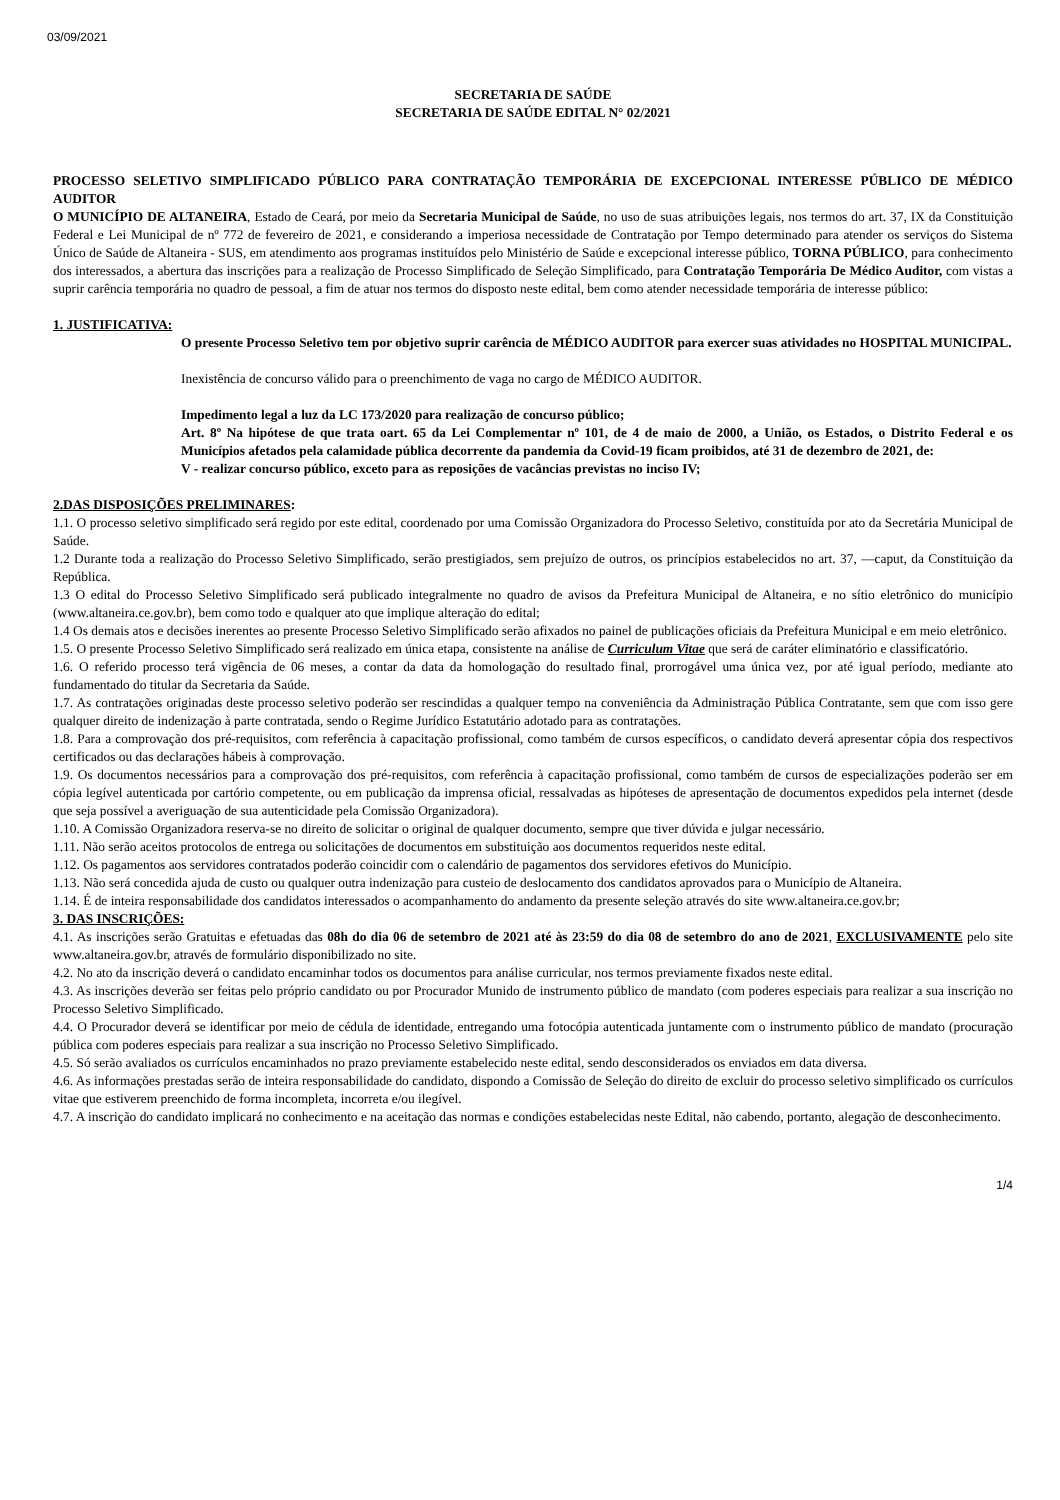03/09/2021
SECRETARIA DE SAÚDE
SECRETARIA DE SAÚDE EDITAL N° 02/2021
PROCESSO SELETIVO SIMPLIFICADO PÚBLICO PARA CONTRATAÇÃO TEMPORÁRIA DE EXCEPCIONAL INTERESSE PÚBLICO DE MÉDICO AUDITOR
O MUNICÍPIO DE ALTANEIRA, Estado de Ceará, por meio da Secretaria Municipal de Saúde, no uso de suas atribuições legais, nos termos do art. 37, IX da Constituição Federal e Lei Municipal de nº 772 de fevereiro de 2021, e considerando a imperiosa necessidade de Contratação por Tempo determinado para atender os serviços do Sistema Único de Saúde de Altaneira - SUS, em atendimento aos programas instituídos pelo Ministério de Saúde e excepcional interesse público, TORNA PÚBLICO, para conhecimento dos interessados, a abertura das inscrições para a realização de Processo Simplificado de Seleção Simplificado, para Contratação Temporária De Médico Auditor, com vistas a suprir carência temporária no quadro de pessoal, a fim de atuar nos termos do disposto neste edital, bem como atender necessidade temporária de interesse público:
1. JUSTIFICATIVA:
O presente Processo Seletivo tem por objetivo suprir carência de MÉDICO AUDITOR para exercer suas atividades no HOSPITAL MUNICIPAL.
Inexistência de concurso válido para o preenchimento de vaga no cargo de MÉDICO AUDITOR.
Impedimento legal a luz da LC 173/2020 para realização de concurso público;
Art. 8º Na hipótese de que trata oart. 65 da Lei Complementar nº 101, de 4 de maio de 2000, a União, os Estados, o Distrito Federal e os Municípios afetados pela calamidade pública decorrente da pandemia da Covid-19 ficam proibidos, até 31 de dezembro de 2021, de:
V - realizar concurso público, exceto para as reposições de vacâncias previstas no inciso IV;
2.DAS DISPOSIÇÕES PRELIMINARES:
1.1. O processo seletivo simplificado será regido por este edital, coordenado por uma Comissão Organizadora do Processo Seletivo, constituída por ato da Secretária Municipal de Saúde.
1.2 Durante toda a realização do Processo Seletivo Simplificado, serão prestigiados, sem prejuízo de outros, os princípios estabelecidos no art. 37, ―caput, da Constituição da República.
1.3 O edital do Processo Seletivo Simplificado será publicado integralmente no quadro de avisos da Prefeitura Municipal de Altaneira, e no sítio eletrônico do município (www.altaneira.ce.gov.br), bem como todo e qualquer ato que implique alteração do edital;
1.4 Os demais atos e decisões inerentes ao presente Processo Seletivo Simplificado serão afixados no painel de publicações oficiais da Prefeitura Municipal e em meio eletrônico.
1.5. O presente Processo Seletivo Simplificado será realizado em única etapa, consistente na análise de Curriculum Vitae que será de caráter eliminatório e classificatório.
1.6. O referido processo terá vigência de 06 meses, a contar da data da homologação do resultado final, prorrogável uma única vez, por até igual período, mediante ato fundamentado do titular da Secretaria da Saúde.
1.7. As contratações originadas deste processo seletivo poderão ser rescindidas a qualquer tempo na conveniência da Administração Pública Contratante, sem que com isso gere qualquer direito de indenização à parte contratada, sendo o Regime Jurídico Estatutário adotado para as contratações.
1.8. Para a comprovação dos pré-requisitos, com referência à capacitação profissional, como também de cursos específicos, o candidato deverá apresentar cópia dos respectivos certificados ou das declarações hábeis à comprovação.
1.9. Os documentos necessários para a comprovação dos pré-requisitos, com referência à capacitação profissional, como também de cursos de especializações poderão ser em cópia legível autenticada por cartório competente, ou em publicação da imprensa oficial, ressalvadas as hipóteses de apresentação de documentos expedidos pela internet (desde que seja possível a averiguação de sua autenticidade pela Comissão Organizadora).
1.10. A Comissão Organizadora reserva-se no direito de solicitar o original de qualquer documento, sempre que tiver dúvida e julgar necessário.
1.11. Não serão aceitos protocolos de entrega ou solicitações de documentos em substituição aos documentos requeridos neste edital.
1.12. Os pagamentos aos servidores contratados poderão coincidir com o calendário de pagamentos dos servidores efetivos do Município.
1.13. Não será concedida ajuda de custo ou qualquer outra indenização para custeio de deslocamento dos candidatos aprovados para o Município de Altaneira.
1.14. É de inteira responsabilidade dos candidatos interessados o acompanhamento do andamento da presente seleção através do site www.altaneira.ce.gov.br;
3. DAS INSCRIÇÕES:
4.1. As inscrições serão Gratuitas e efetuadas das 08h do dia 06 de setembro de 2021 até às 23:59 do dia 08 de setembro do ano de 2021, EXCLUSIVAMENTE pelo site www.altaneira.gov.br, através de formulário disponibilizado no site.
4.2. No ato da inscrição deverá o candidato encaminhar todos os documentos para análise curricular, nos termos previamente fixados neste edital.
4.3. As inscrições deverão ser feitas pelo próprio candidato ou por Procurador Munido de instrumento público de mandato (com poderes especiais para realizar a sua inscrição no Processo Seletivo Simplificado.
4.4. O Procurador deverá se identificar por meio de cédula de identidade, entregando uma fotocópia autenticada juntamente com o instrumento público de mandato (procuração pública com poderes especiais para realizar a sua inscrição no Processo Seletivo Simplificado.
4.5. Só serão avaliados os currículos encaminhados no prazo previamente estabelecido neste edital, sendo desconsiderados os enviados em data diversa.
4.6. As informações prestadas serão de inteira responsabilidade do candidato, dispondo a Comissão de Seleção do direito de excluir do processo seletivo simplificado os currículos vitae que estiverem preenchido de forma incompleta, incorreta e/ou ilegível.
4.7. A inscrição do candidato implicará no conhecimento e na aceitação das normas e condições estabelecidas neste Edital, não cabendo, portanto, alegação de desconhecimento.
1/4